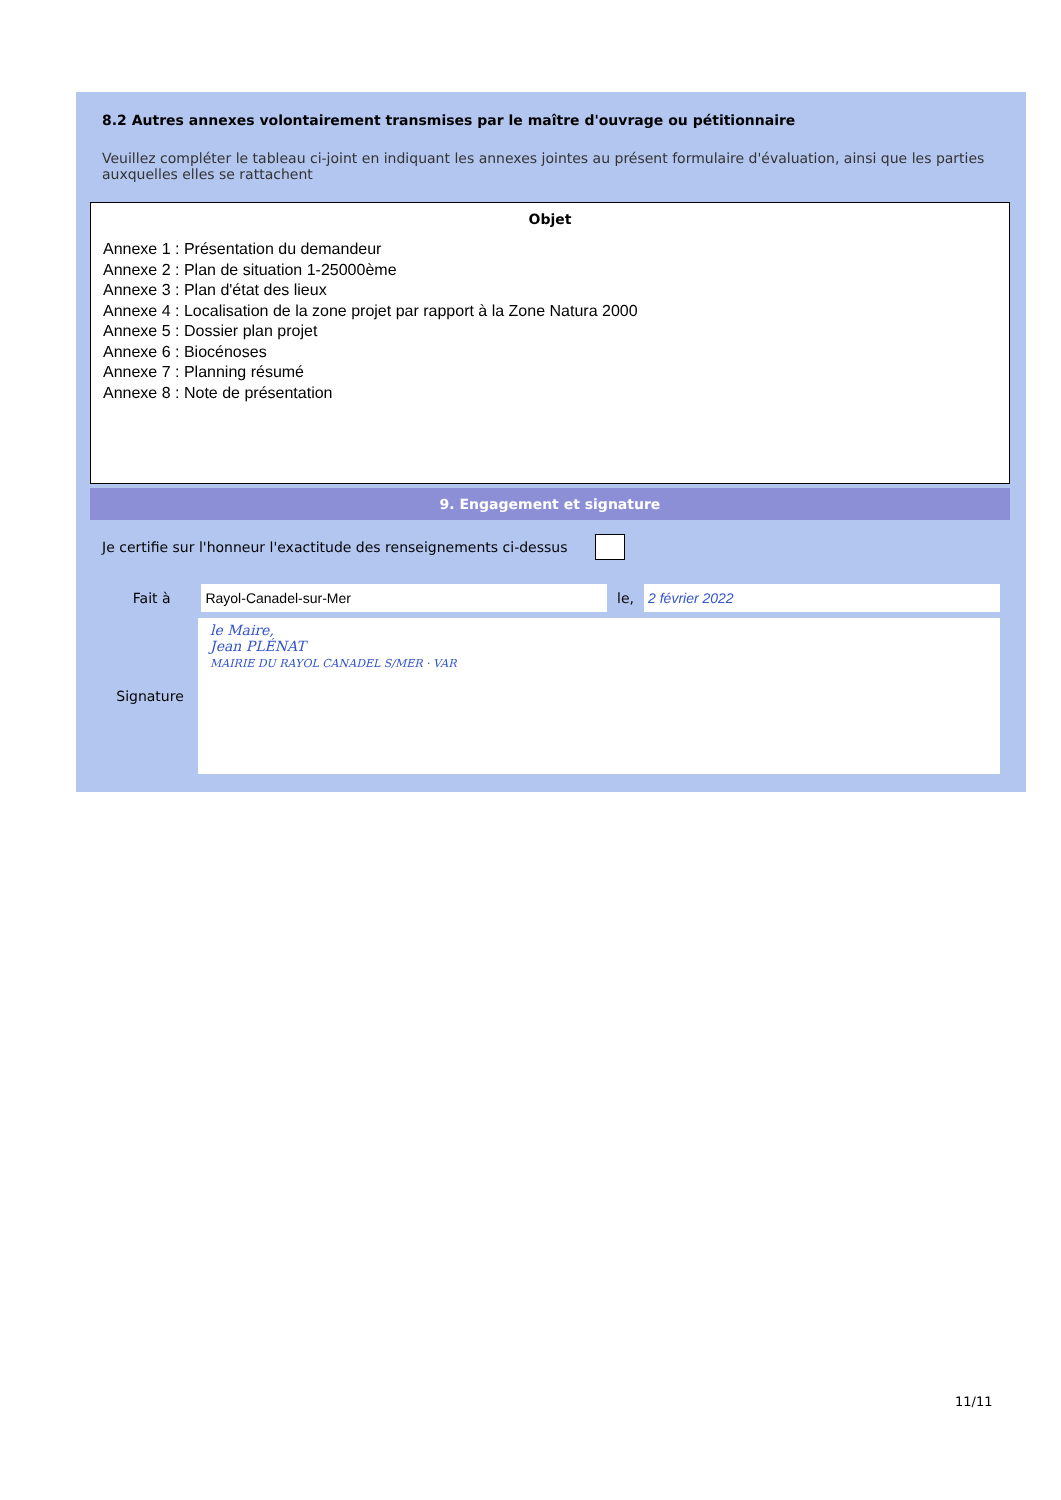8.2 Autres annexes volontairement transmises par le maître d'ouvrage ou pétitionnaire
Veuillez compléter le tableau ci-joint en indiquant les annexes jointes au présent formulaire d'évaluation, ainsi que les parties auxquelles elles se rattachent
| Objet |
| --- |
| Annexe 1 : Présentation du demandeur Annexe 2 : Plan de situation 1-25000ème Annexe 3 : Plan d'état des lieux Annexe 4 : Localisation de la zone projet par rapport à la Zone Natura 2000 Annexe 5 : Dossier plan projet Annexe 6 : Biocénoses Annexe 7 : Planning résumé Annexe 8 : Note de présentation |
9. Engagement et signature
Je certifie sur l'honneur l'exactitude des renseignements ci-dessus
Fait à Rayol-Canadel-sur-Mer le, 2 février 2022
Signature
le Maire,
Jean PLÉNAT
MAIRIE DU RAYOL CANADEL S/MER · VAR
11/11